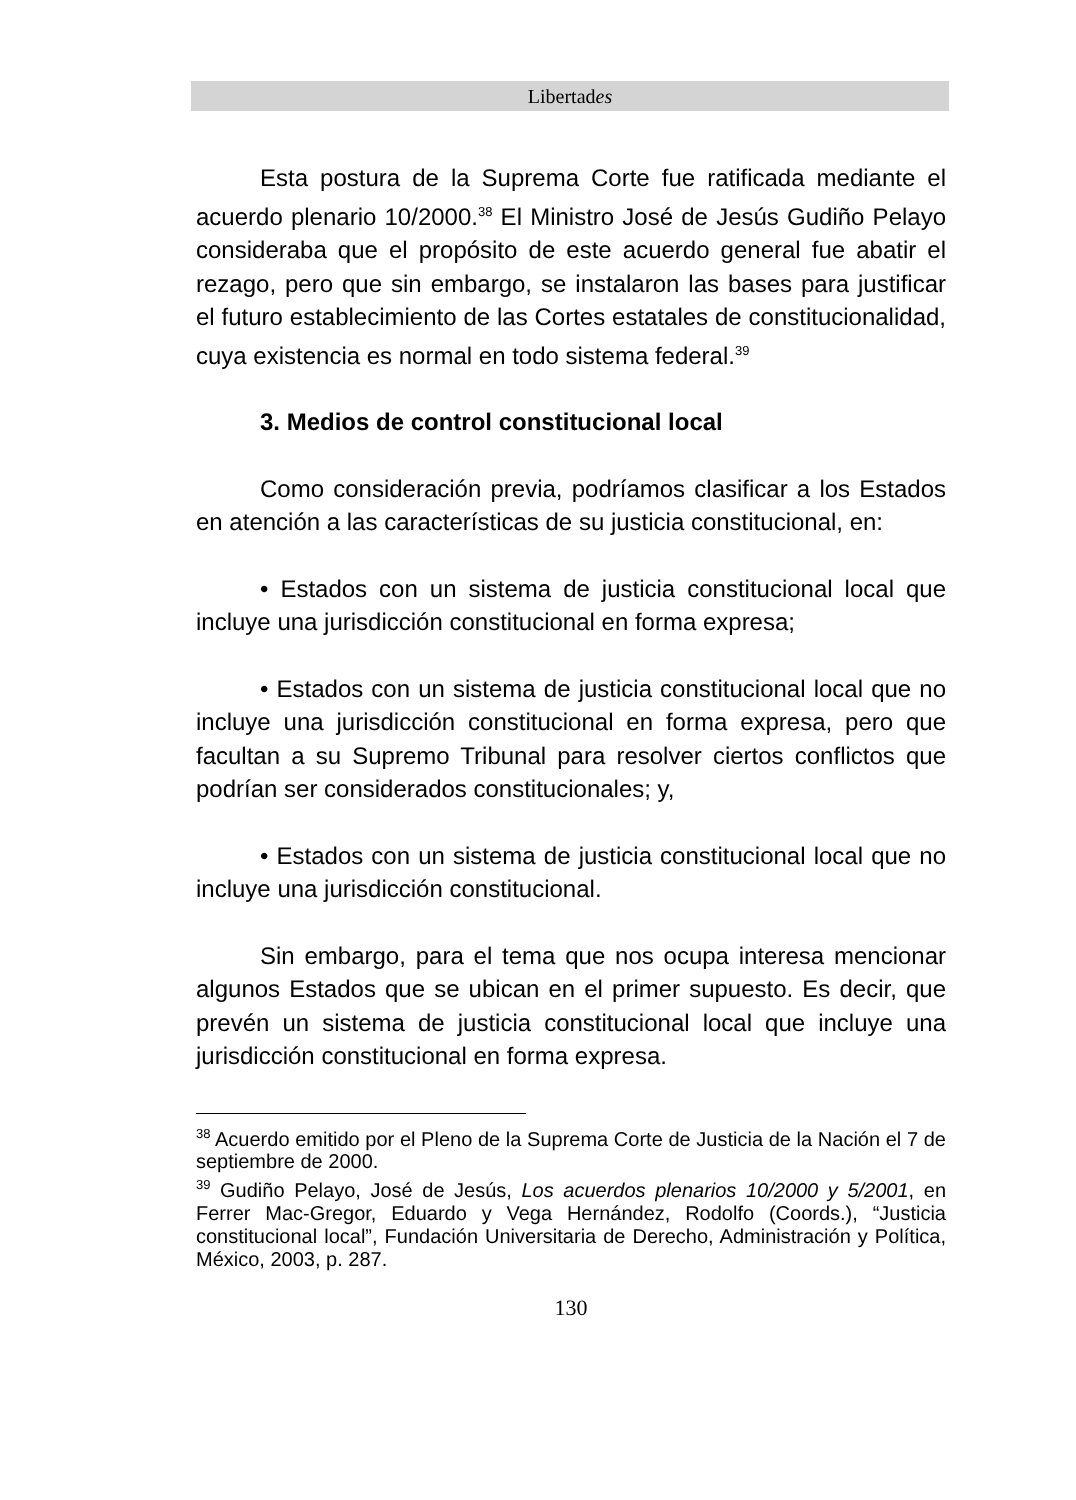Libertades
Esta postura de la Suprema Corte fue ratificada mediante el acuerdo plenario 10/2000.<sup>38</sup> El Ministro José de Jesús Gudiño Pelayo consideraba que el propósito de este acuerdo general fue abatir el rezago, pero que sin embargo, se instalaron las bases para justificar el futuro establecimiento de las Cortes estatales de constitucionalidad, cuya existencia es normal en todo sistema federal.<sup>39</sup>
3. Medios de control constitucional local
Como consideración previa, podríamos clasificar a los Estados en atención a las características de su justicia constitucional, en:
• Estados con un sistema de justicia constitucional local que incluye una jurisdicción constitucional en forma expresa;
• Estados con un sistema de justicia constitucional local que no incluye una jurisdicción constitucional en forma expresa, pero que facultan a su Supremo Tribunal para resolver ciertos conflictos que podrían ser considerados constitucionales; y,
• Estados con un sistema de justicia constitucional local que no incluye una jurisdicción constitucional.
Sin embargo, para el tema que nos ocupa interesa mencionar algunos Estados que se ubican en el primer supuesto. Es decir, que prevén un sistema de justicia constitucional local que incluye una jurisdicción constitucional en forma expresa.
<sup>38</sup> Acuerdo emitido por el Pleno de la Suprema Corte de Justicia de la Nación el 7 de septiembre de 2000.
<sup>39</sup> Gudiño Pelayo, José de Jesús, Los acuerdos plenarios 10/2000 y 5/2001, en Ferrer Mac-Gregor, Eduardo y Vega Hernández, Rodolfo (Coords.), “Justicia constitucional local”, Fundación Universitaria de Derecho, Administración y Política, México, 2003, p. 287.
130